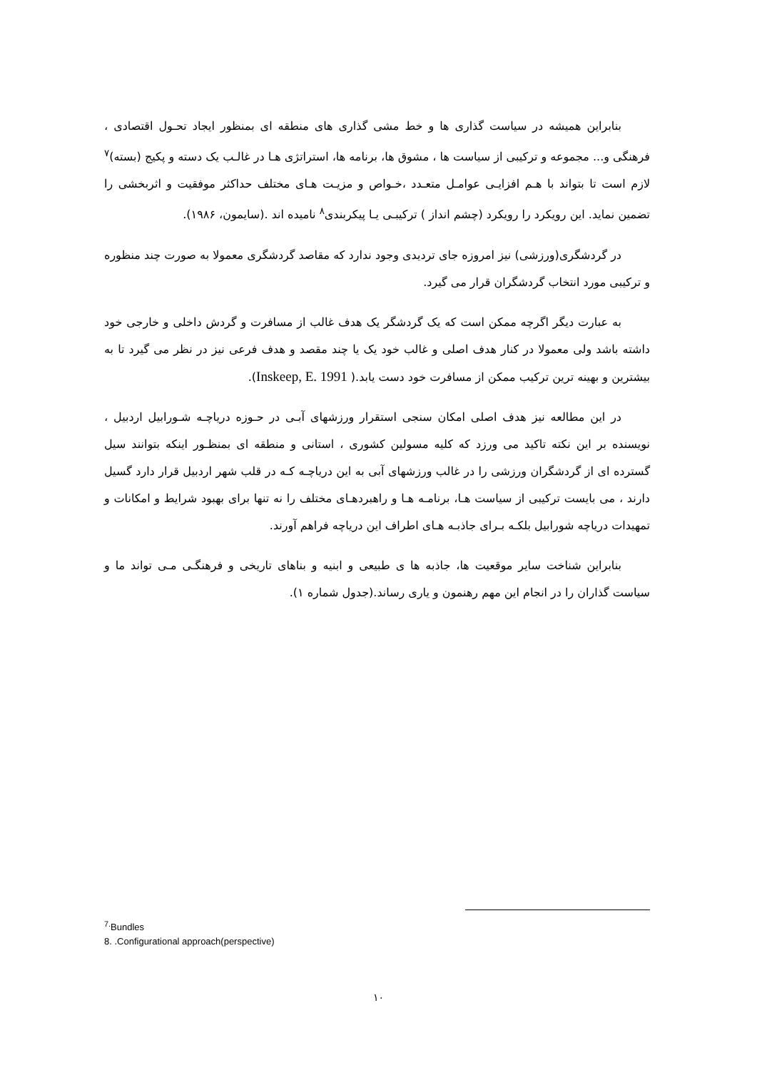بنابراین همیشه در سیاست گذاری ها و خط مشی گذاری های منطقه ای بمنظور ایجاد تحـول اقتصادی ، فرهنگی و... مجموعه و ترکیبی از سیاست ها ، مشوق ها، برنامه ها، استراتژی هـا در غالـب یک دسته و پکیج (بسته)<sup>۷</sup> لازم است تا بتواند با هـم افزایـی عوامـل متعـدد ،خـواص و مزیـت هـای مختلف حداکثر موفقیت و اثربخشی را تضمین نماید. این رویکرد را رویکرد (چشم انداز ) ترکیبـی یـا پیکربندی<sup>۸</sup> نامیده اند .(سایمون، ۱۹۸۶).
در گردشگری(ورزشی) نیز امروزه جای تردیدی وجود ندارد که مقاصد گردشگری معمولا به صورت چند منظوره و ترکیبی مورد انتخاب گردشگران قرار می گیرد.
به عبارت دیگر اگرچه ممکن است که یک گردشگر یک هدف غالب از مسافرت و گردش داخلی و خارجی خود داشته باشد ولی معمولا در کنار هدف اصلی و غالب خود یک یا چند مقصد و هدف فرعی نیز در نظر می گیرد تا به بیشترین و بهینه ترین ترکیب ممکن از مسافرت خود دست یابد.( Inskeep, E. 1991).
در این مطالعه نیز هدف اصلی امکان سنجی استقرار ورزشهای آبـی در حـوزه دریاچـه شـورابیل اردبیل ، نویسنده بر این نکته تاکید می ورزد که کلیه مسولین کشوری ، استانی و منطقه ای بمنظـور اینکه بتوانند سیل گسترده ای از گردشگران ورزشی را در غالب ورزشهای آبی به این دریاچـه کـه در قلب شهر اردبیل قرار دارد گسیل دارند ، می بایست ترکیبی از سیاست هـا، برنامـه هـا و راهبردهـای مختلف را نه تنها برای بهبود شرایط و امکانات و تمهیدات دریاچه شورابیل بلکـه بـرای جاذبـه هـای اطراف این دریاچه فراهم آورند.
بنابراین شناخت سایر موقعیت ها، جاذبه ها ی طبیعی و ابنیه و بناهای تاریخی و فرهنگـی مـی تواند ما و سیاست گذاران را در انجام این مهم رهنمون و یاری رساند.(جدول شماره ۱).
<sup>7.</sup> Bundles
8. .Configurational approach(perspective)
۱۰